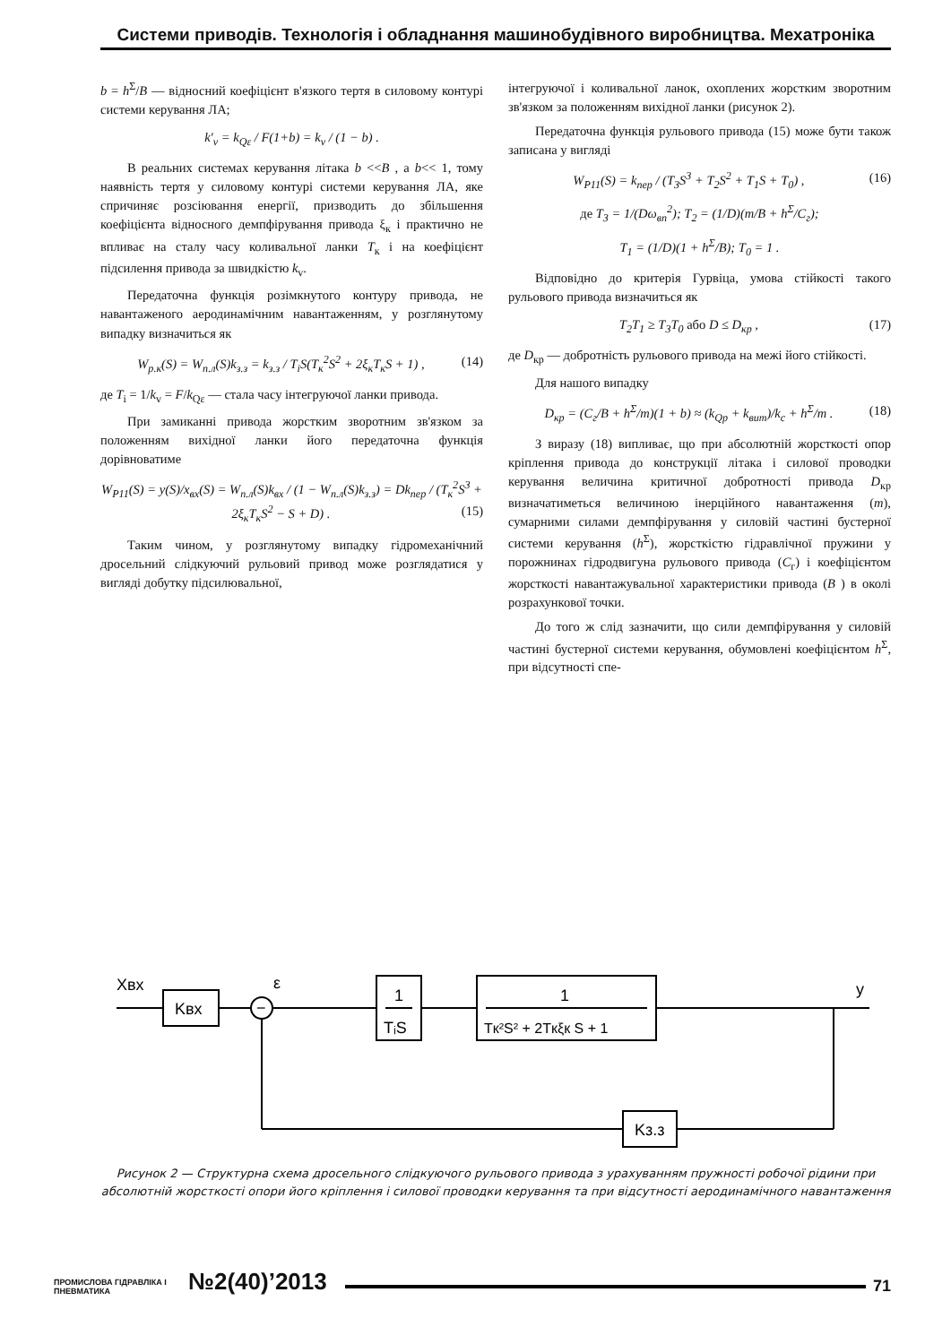Системи приводів. Технологія і обладнання машинобудівного виробництва. Мехатроніка
b = h<sup>Σ</sup>/B — відносний коефіцієнт в'язкого тертя в силовому контурі системи керування ЛА;
k′<sub>v</sub> = k<sub>Qε</sub> / F(1+b) = k<sub>v</sub> / (1 − b) .
В реальних системах керування літака b <<B , а b<< 1, тому наявність тертя у силовому контурі системи керування ЛА, яке спричиняє розсіювання енергії, призводить до збільшення коефіцієнта відносного демпфірування привода ξ<sub>к</sub> і практично не впливає на сталу часу коливальної ланки T<sub>к</sub> і на коефіцієнт підсилення привода за швидкістю k<sub>v</sub>.
Передаточна функція розімкнутого контуру привода, не навантаженого аеродинамічним навантаженням, у розглянутому випадку визначиться як
W<sub>р.к</sub>(S) = W<sub>п.л</sub>(S)k<sub>з.з</sub> = k<sub>з.з</sub> / T<sub>i</sub>S(T<sub>к</sub><sup>2</sup>S<sup>2</sup> + 2ξ<sub>к</sub>T<sub>к</sub>S + 1) , (14)
де T<sub>i</sub> = 1/k<sub>v</sub> = F/k<sub>Qε</sub> — стала часу інтегруючої ланки привода.
При замиканні привода жорстким зворотним зв'язком за положенням вихідної ланки його передаточна функція дорівноватиме
W<sub>Р11</sub>(S) = y(S)/x<sub>вх</sub>(S) = W<sub>п.л</sub>(S)k<sub>вх</sub> / (1 − W<sub>п.л</sub>(S)k<sub>з.з</sub>) = Dk<sub>пер</sub> / (T<sub>к</sub><sup>2</sup>S<sup>3</sup> + 2ξ<sub>к</sub>T<sub>к</sub>S<sup>2</sup> − S + D) . (15)
Таким чином, у розглянутому випадку гідромеханічний дросельний слідкуючий рульовий привод може розглядатися у вигляді добутку підсилювальної,
інтегруючої і коливальної ланок, охоплених жорстким зворотним зв'язком за положенням вихідної ланки (рисунок 2).
Передаточна функція рульового привода (15) може бути також записана у вигляді
W<sub>Р11</sub>(S) = k<sub>пер</sub> / (T<sub>3</sub>S<sup>3</sup> + T<sub>2</sub>S<sup>2</sup> + T<sub>1</sub>S + T<sub>0</sub>) , (16)
де T<sub>3</sub> = 1/(Dω<sub>вп</sub><sup>2</sup>); T<sub>2</sub> = (1/D)(m/B + h<sup>Σ</sup>/C<sub>г</sub>);
T<sub>1</sub> = (1/D)(1 + h<sup>Σ</sup>/B); T<sub>0</sub> = 1 .
Відповідно до критерія Гурвіца, умова стійкості такого рульового привода визначиться як
T<sub>2</sub>T<sub>1</sub> ≥ T<sub>3</sub>T<sub>0</sub> або D ≤ D<sub>кр</sub> , (17)
де D<sub>кр</sub> — добротність рульового привода на межі його стійкості.
Для нашого випадку
D<sub>кр</sub> = (C<sub>г</sub>/B + h<sup>Σ</sup>/m)(1 + b) ≈ (k<sub>Qp</sub> + k<sub>вит</sub>)/k<sub>c</sub> + h<sup>Σ</sup>/m . (18)
З виразу (18) випливає, що при абсолютній жорсткості опор кріплення привода до конструкції літака і силової проводки керування величина критичної добротності привода D<sub>кр</sub> визначатиметься величиною інерційного навантаження (m), сумарними силами демпфірування у силовій частині бустерної системи керування (h<sup>Σ</sup>), жорсткістю гідравлічної пружини у порожнинах гідродвигуна рульового привода (C<sub>г</sub>) і коефіцієнтом жорсткості навантажувальної характеристики привода (B ) в околі розрахункової точки.
До того ж слід зазначити, що сили демпфірування у силовій частині бустерної системи керування, обумовлені коефіцієнтом h<sup>Σ</sup>, при відсутності спе-
Xвх
Kвх
−
ε
1
TᵢS
1
Tк²S² + 2Tкξк S + 1
y
Kз.з
Рисунок 2 — Структурна схема дросельного слідкуючого рульового привода з урахуванням пружності робочої рідини при абсолютній жорсткості опори його кріплення і силової проводки керування та при відсутності аеродинамічного навантаження
ПРОМИСЛОВА ГІДРАВЛІКА І ПНЕВМАТИКА
№2(40)’2013
71